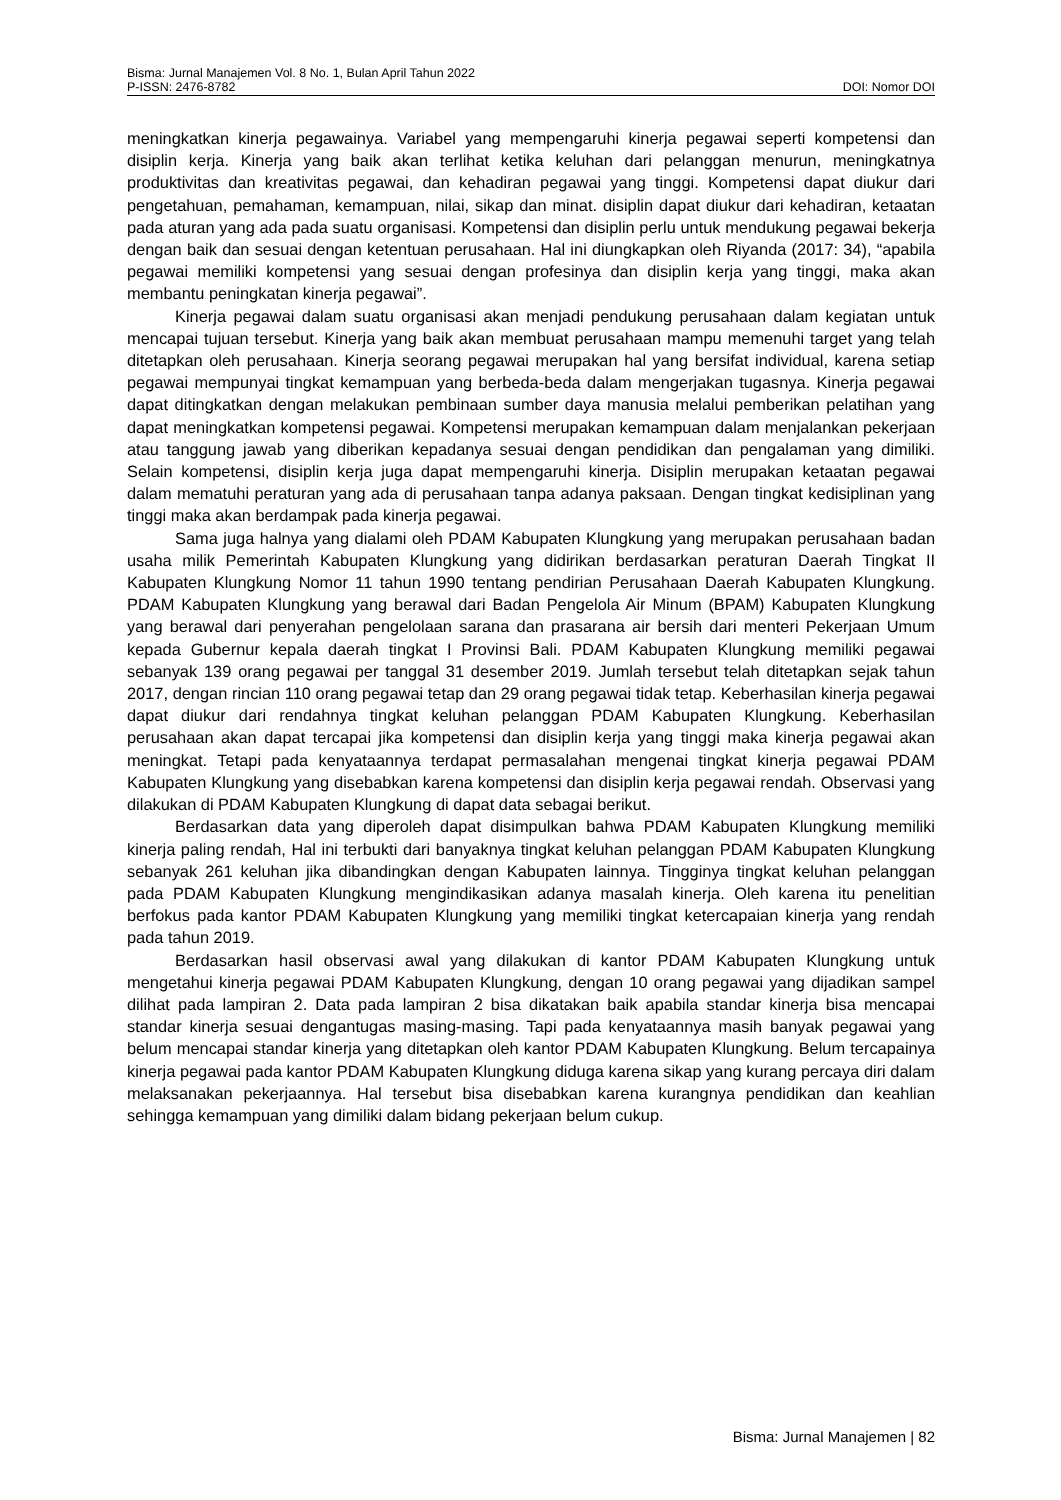Bisma: Jurnal Manajemen Vol. 8 No. 1, Bulan April Tahun 2022
P-ISSN: 2476-8782 DOI: Nomor DOI
meningkatkan kinerja pegawainya. Variabel yang mempengaruhi kinerja pegawai seperti kompetensi dan disiplin kerja. Kinerja yang baik akan terlihat ketika keluhan dari pelanggan menurun, meningkatnya produktivitas dan kreativitas pegawai, dan kehadiran pegawai yang tinggi. Kompetensi dapat diukur dari pengetahuan, pemahaman, kemampuan, nilai, sikap dan minat. disiplin dapat diukur dari kehadiran, ketaatan pada aturan yang ada pada suatu organisasi. Kompetensi dan disiplin perlu untuk mendukung pegawai bekerja dengan baik dan sesuai dengan ketentuan perusahaan. Hal ini diungkapkan oleh Riyanda (2017: 34), “apabila pegawai memiliki kompetensi yang sesuai dengan profesinya dan disiplin kerja yang tinggi, maka akan membantu peningkatan kinerja pegawai”.
Kinerja pegawai dalam suatu organisasi akan menjadi pendukung perusahaan dalam kegiatan untuk mencapai tujuan tersebut. Kinerja yang baik akan membuat perusahaan mampu memenuhi target yang telah ditetapkan oleh perusahaan. Kinerja seorang pegawai merupakan hal yang bersifat individual, karena setiap pegawai mempunyai tingkat kemampuan yang berbeda-beda dalam mengerjakan tugasnya. Kinerja pegawai dapat ditingkatkan dengan melakukan pembinaan sumber daya manusia melalui pemberikan pelatihan yang dapat meningkatkan kompetensi pegawai. Kompetensi merupakan kemampuan dalam menjalankan pekerjaan atau tanggung jawab yang diberikan kepadanya sesuai dengan pendidikan dan pengalaman yang dimiliki. Selain kompetensi, disiplin kerja juga dapat mempengaruhi kinerja. Disiplin merupakan ketaatan pegawai dalam mematuhi peraturan yang ada di perusahaan tanpa adanya paksaan. Dengan tingkat kedisiplinan yang tinggi maka akan berdampak pada kinerja pegawai.
Sama juga halnya yang dialami oleh PDAM Kabupaten Klungkung yang merupakan perusahaan badan usaha milik Pemerintah Kabupaten Klungkung yang didirikan berdasarkan peraturan Daerah Tingkat II Kabupaten Klungkung Nomor 11 tahun 1990 tentang pendirian Perusahaan Daerah Kabupaten Klungkung. PDAM Kabupaten Klungkung yang berawal dari Badan Pengelola Air Minum (BPAM) Kabupaten Klungkung yang berawal dari penyerahan pengelolaan sarana dan prasarana air bersih dari menteri Pekerjaan Umum kepada Gubernur kepala daerah tingkat I Provinsi Bali. PDAM Kabupaten Klungkung memiliki pegawai sebanyak 139 orang pegawai per tanggal 31 desember 2019. Jumlah tersebut telah ditetapkan sejak tahun 2017, dengan rincian 110 orang pegawai tetap dan 29 orang pegawai tidak tetap. Keberhasilan kinerja pegawai dapat diukur dari rendahnya tingkat keluhan pelanggan PDAM Kabupaten Klungkung. Keberhasilan perusahaan akan dapat tercapai jika kompetensi dan disiplin kerja yang tinggi maka kinerja pegawai akan meningkat. Tetapi pada kenyataannya terdapat permasalahan mengenai tingkat kinerja pegawai PDAM Kabupaten Klungkung yang disebabkan karena kompetensi dan disiplin kerja pegawai rendah. Observasi yang dilakukan di PDAM Kabupaten Klungkung di dapat data sebagai berikut.
Berdasarkan data yang diperoleh dapat disimpulkan bahwa PDAM Kabupaten Klungkung memiliki kinerja paling rendah, Hal ini terbukti dari banyaknya tingkat keluhan pelanggan PDAM Kabupaten Klungkung sebanyak 261 keluhan jika dibandingkan dengan Kabupaten lainnya. Tingginya tingkat keluhan pelanggan pada PDAM Kabupaten Klungkung mengindikasikan adanya masalah kinerja. Oleh karena itu penelitian berfokus pada kantor PDAM Kabupaten Klungkung yang memiliki tingkat ketercapaian kinerja yang rendah pada tahun 2019.
Berdasarkan hasil observasi awal yang dilakukan di kantor PDAM Kabupaten Klungkung untuk mengetahui kinerja pegawai PDAM Kabupaten Klungkung, dengan 10 orang pegawai yang dijadikan sampel dilihat pada lampiran 2. Data pada lampiran 2 bisa dikatakan baik apabila standar kinerja bisa mencapai standar kinerja sesuai dengantugas masing-masing. Tapi pada kenyataannya masih banyak pegawai yang belum mencapai standar kinerja yang ditetapkan oleh kantor PDAM Kabupaten Klungkung. Belum tercapainya kinerja pegawai pada kantor PDAM Kabupaten Klungkung diduga karena sikap yang kurang percaya diri dalam melaksanakan pekerjaannya. Hal tersebut bisa disebabkan karena kurangnya pendidikan dan keahlian sehingga kemampuan yang dimiliki dalam bidang pekerjaan belum cukup.
Bisma: Jurnal Manajemen | 82